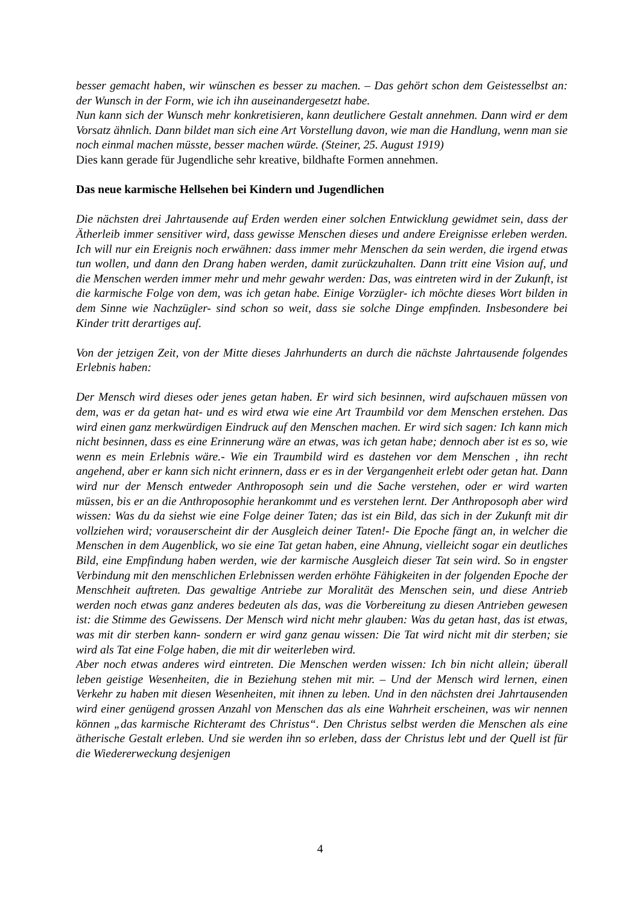besser gemacht haben, wir wünschen es besser zu machen. – Das gehört schon dem Geistesselbst an: der Wunsch in der Form, wie ich ihn auseinandergesetzt habe.
Nun kann sich der Wunsch mehr konkretisieren, kann deutlichere Gestalt annehmen. Dann wird er dem Vorsatz ähnlich. Dann bildet man sich eine Art Vorstellung davon, wie man die Handlung, wenn man sie noch einmal machen müsste, besser machen würde. (Steiner, 25. August 1919)
Dies kann gerade für Jugendliche sehr kreative, bildhafte Formen annehmen.
Das neue karmische Hellsehen bei Kindern und Jugendlichen
Die nächsten drei Jahrtausende auf Erden werden einer solchen Entwicklung gewidmet sein, dass der Ätherleib immer sensitiver wird, dass gewisse Menschen dieses und andere Ereignisse erleben werden. Ich will nur ein Ereignis noch erwähnen: dass immer mehr Menschen da sein werden, die irgend etwas tun wollen, und dann den Drang haben werden, damit zurückzuhalten. Dann tritt eine Vision auf, und die Menschen werden immer mehr und mehr gewahr werden: Das, was eintreten wird in der Zukunft, ist die karmische Folge von dem, was ich getan habe. Einige Vorzügler- ich möchte dieses Wort bilden in dem Sinne wie Nachzügler- sind schon so weit, dass sie solche Dinge empfinden. Insbesondere bei Kinder tritt derartiges auf.
Von der jetzigen Zeit, von der Mitte dieses Jahrhunderts an durch die nächste Jahrtausende folgendes Erlebnis haben:
Der Mensch wird dieses oder jenes getan haben. Er wird sich besinnen, wird aufschauen müssen von dem, was er da getan hat- und es wird etwa wie eine Art Traumbild vor dem Menschen erstehen. Das wird einen ganz merkwürdigen Eindruck auf den Menschen machen. Er wird sich sagen: Ich kann mich nicht besinnen, dass es eine Erinnerung wäre an etwas, was ich getan habe; dennoch aber ist es so, wie wenn es mein Erlebnis wäre.- Wie ein Traumbild wird es dastehen vor dem Menschen , ihn recht angehend, aber er kann sich nicht erinnern, dass er es in der Vergangenheit erlebt oder getan hat. Dann wird nur der Mensch entweder Anthroposoph sein und die Sache verstehen, oder er wird warten müssen, bis er an die Anthroposophie herankommt und es verstehen lernt. Der Anthroposoph aber wird wissen: Was du da siehst wie eine Folge deiner Taten; das ist ein Bild, das sich in der Zukunft mit dir vollziehen wird; vorauserscheint dir der Ausgleich deiner Taten!- Die Epoche fängt an, in welcher die Menschen in dem Augenblick, wo sie eine Tat getan haben, eine Ahnung, vielleicht sogar ein deutliches Bild, eine Empfindung haben werden, wie der karmische Ausgleich dieser Tat sein wird. So in engster Verbindung mit den menschlichen Erlebnissen werden erhöhte Fähigkeiten in der folgenden Epoche der Menschheit auftreten. Das gewaltige Antriebe zur Moralität des Menschen sein, und diese Antrieb werden noch etwas ganz anderes bedeuten als das, was die Vorbereitung zu diesen Antrieben gewesen ist: die Stimme des Gewissens. Der Mensch wird nicht mehr glauben: Was du getan hast, das ist etwas, was mit dir sterben kann- sondern er wird ganz genau wissen: Die Tat wird nicht mit dir sterben; sie wird als Tat eine Folge haben, die mit dir weiterleben wird.
Aber noch etwas anderes wird eintreten. Die Menschen werden wissen: Ich bin nicht allein; überall leben geistige Wesenheiten, die in Beziehung stehen mit mir. – Und der Mensch wird lernen, einen Verkehr zu haben mit diesen Wesenheiten, mit ihnen zu leben. Und in den nächsten drei Jahrtausenden wird einer genügend grossen Anzahl von Menschen das als eine Wahrheit erscheinen, was wir nennen können „das karmische Richteramt des Christus“. Den Christus selbst werden die Menschen als eine ätherische Gestalt erleben. Und sie werden ihn so erleben, dass der Christus lebt und der Quell ist für die Wiedererweckung desjenigen
4